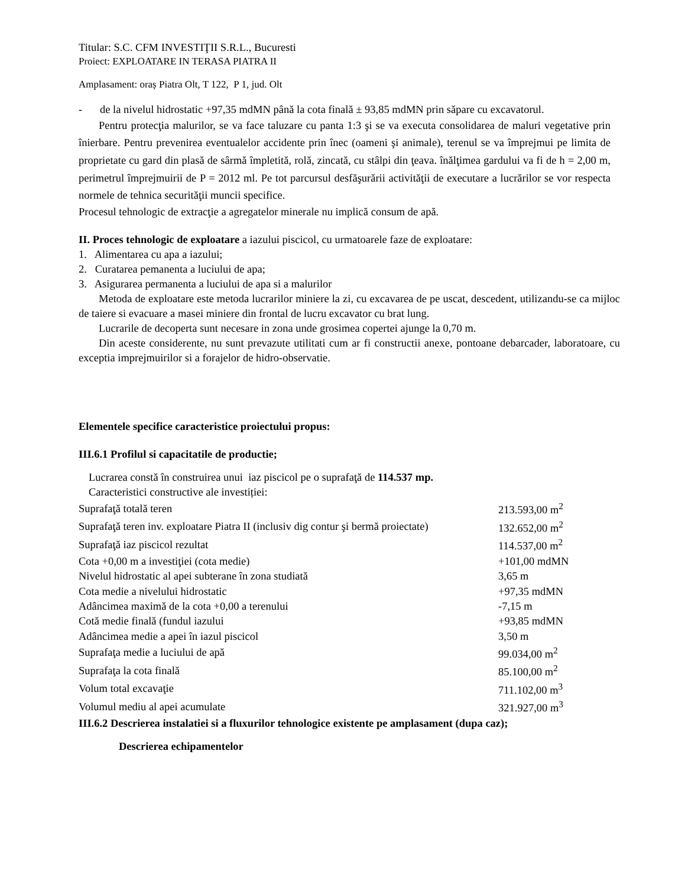Titular: S.C. CFM INVESTIŢII S.R.L., Bucuresti
Proiect: EXPLOATARE IN TERASA PIATRA II
Amplasament: oraș Piatra Olt, T 122, P 1, jud. Olt
- de la nivelul hidrostatic +97,35 mdMN până la cota finală ± 93,85 mdMN prin săpare cu excavatorul.
Pentru protecţia malurilor, se va face taluzare cu panta 1:3 şi se va executa consolidarea de maluri vegetative prin înierbare. Pentru prevenirea eventualelor accidente prin înec (oameni şi animale), terenul se va împrejmui pe limita de proprietate cu gard din plasă de sârmă împletită, rolă, zincată, cu stâlpi din ţeava. înălţimea gardului va fi de h = 2,00 m, perimetrul împrejmuirii de P = 2012 ml. Pe tot parcursul desfăşurării activităţii de executare a lucrărilor se vor respecta normele de tehnica securităţii muncii specifice.
Procesul tehnologic de extracţie a agregatelor minerale nu implică consum de apă.
II. Proces tehnologic de exploatare a iazului piscicol, cu urmatoarele faze de exploatare:
1. Alimentarea cu apa a iazului;
2. Curatarea pemanenta a luciului de apa;
3. Asigurarea permanenta a luciului de apa si a malurilor
Metoda de exploatare este metoda lucrarilor miniere la zi, cu excavarea de pe uscat, descedent, utilizandu-se ca mijloc de taiere si evacuare a masei miniere din frontal de lucru excavator cu brat lung.
Lucrarile de decoperta sunt necesare in zona unde grosimea copertei ajunge la 0,70 m.
Din aceste considerente, nu sunt prevazute utilitati cum ar fi constructii anexe, pontoane debarcader, laboratoare, cu exceptia imprejmuirilor si a forajelor de hidro-observatie.
Elementele specifice caracteristice proiectului propus:
III.6.1 Profilul si capacitatile de productie;
Lucrarea constă în construirea unui iaz piscicol pe o suprafaţă de 114.537 mp.
Caracteristici constructive ale investiției:
| Suprafaţă totală teren | 213.593,00 m<sup>2</sup> |
| Suprafaţă teren inv. exploatare Piatra II (inclusiv dig contur şi bermă proiectate) | 132.652,00 m<sup>2</sup> |
| Suprafaţă iaz piscicol rezultat | 114.537,00 m<sup>2</sup> |
| Cota +0,00 m a investiţiei (cota medie) | +101,00 mdMN |
| Nivelul hidrostatic al apei subterane în zona studiată | 3,65 m |
| Cota medie a nivelului hidrostatic | +97,35 mdMN |
| Adâncimea maximă de la cota +0,00 a terenului | -7,15 m |
| Cotă medie finală (fundul iazului | +93,85 mdMN |
| Adâncimea medie a apei în iazul piscicol | 3,50 m |
| Suprafaţa medie a luciului de apă | 99.034,00 m<sup>2</sup> |
| Suprafaţa la cota finală | 85.100,00 m<sup>2</sup> |
| Volum total excavaţie | 711.102,00 m<sup>3</sup> |
| Volumul mediu al apei acumulate | 321.927,00 m<sup>3</sup> |
III.6.2 Descrierea instalatiei si a fluxurilor tehnologice existente pe amplasament (dupa caz);
Descrierea echipamentelor